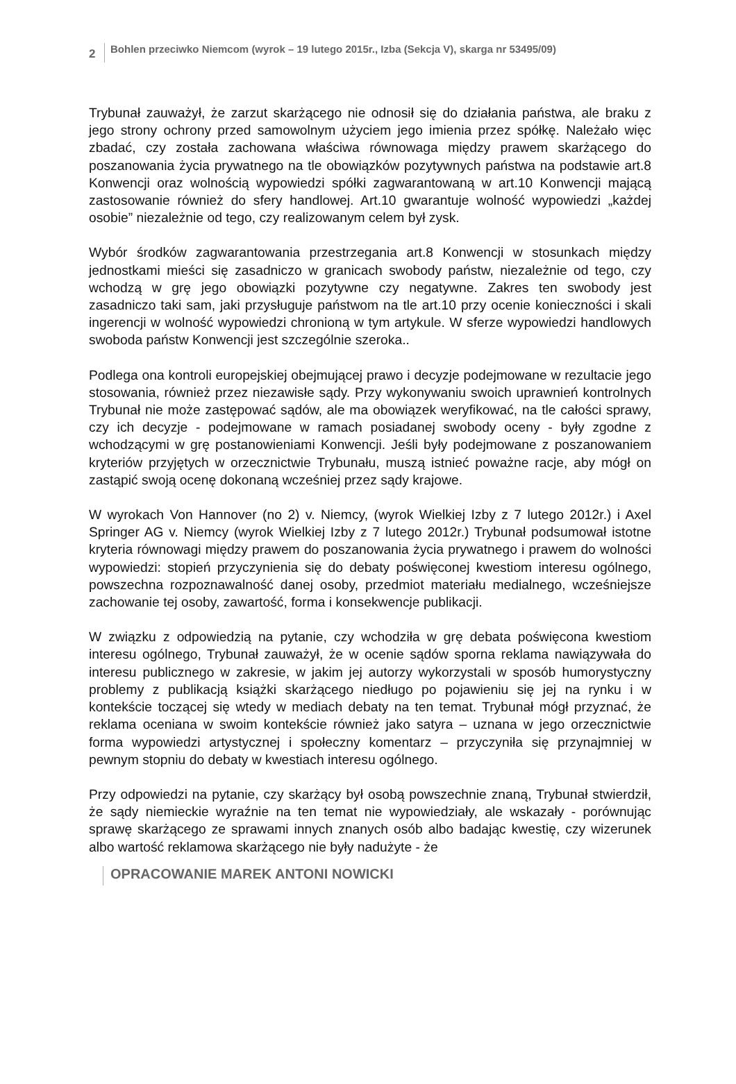2
Bohlen przeciwko Niemcom (wyrok – 19 lutego 2015r., Izba (Sekcja V), skarga nr 53495/09)
Trybunał zauważył, że zarzut skarżącego nie odnosił się do działania państwa, ale braku z jego strony ochrony przed samowolnym użyciem jego imienia przez spółkę. Należało więc zbadać, czy została zachowana właściwa równowaga między prawem skarżącego do poszanowania życia prywatnego na tle obowiązków pozytywnych państwa na podstawie art.8 Konwencji oraz wolnością wypowiedzi spółki zagwarantowaną w art.10 Konwencji mającą zastosowanie również do sfery handlowej. Art.10 gwarantuje wolność wypowiedzi „każdej osobie” niezależnie od tego, czy realizowanym celem był zysk.
Wybór środków zagwarantowania przestrzegania art.8 Konwencji w stosunkach między jednostkami mieści się zasadniczo w granicach swobody państw, niezależnie od tego, czy wchodzą w grę jego obowiązki pozytywne czy negatywne. Zakres ten swobody jest zasadniczo taki sam, jaki przysługuje państwom na tle art.10 przy ocenie konieczności i skali ingerencji w wolność wypowiedzi chronioną w tym artykule. W sferze wypowiedzi handlowych swoboda państw Konwencji jest szczególnie szeroka..
Podlega ona kontroli europejskiej obejmującej prawo i decyzje podejmowane w rezultacie jego stosowania, również przez niezawisłe sądy. Przy wykonywaniu swoich uprawnień kontrolnych Trybunał nie może zastępować sądów, ale ma obowiązek weryfikować, na tle całości sprawy, czy ich decyzje - podejmowane w ramach posiadanej swobody oceny - były zgodne z wchodzącymi w grę postanowieniami Konwencji. Jeśli były podejmowane z poszanowaniem kryteriów przyjętych w orzecznictwie Trybunału, muszą istnieć poważne racje, aby mógł on zastąpić swoją ocenę dokonaną wcześniej przez sądy krajowe.
W wyrokach Von Hannover (no 2) v. Niemcy, (wyrok Wielkiej Izby z 7 lutego 2012r.) i Axel Springer AG v. Niemcy (wyrok Wielkiej Izby z 7 lutego 2012r.) Trybunał podsumował istotne kryteria równowagi między prawem do poszanowania życia prywatnego i prawem do wolności wypowiedzi: stopień przyczynienia się do debaty poświęconej kwestiom interesu ogólnego, powszechna rozpoznawalność danej osoby, przedmiot materiału medialnego, wcześniejsze zachowanie tej osoby, zawartość, forma i konsekwencje publikacji.
W związku z odpowiedzią na pytanie, czy wchodziła w grę debata poświęcona kwestiom interesu ogólnego, Trybunał zauważył, że w ocenie sądów sporna reklama nawiązywała do interesu publicznego w zakresie, w jakim jej autorzy wykorzystali w sposób humorystyczny problemy z publikacją książki skarżącego niedługo po pojawieniu się jej na rynku i w kontekście toczącej się wtedy w mediach debaty na ten temat. Trybunał mógł przyznać, że reklama oceniana w swoim kontekście również jako satyra – uznana w jego orzecznictwie forma wypowiedzi artystycznej i społeczny komentarz – przyczyniła się przynajmniej w pewnym stopniu do debaty w kwestiach interesu ogólnego.
Przy odpowiedzi na pytanie, czy skarżący był osobą powszechnie znaną, Trybunał stwierdził, że sądy niemieckie wyraźnie na ten temat nie wypowiedziały, ale wskazały - porównując sprawę skarżącego ze sprawami innych znanych osób albo badając kwestię, czy wizerunek albo wartość reklamowa skarżącego nie były nadużyte - że
OPRACOWANIE MAREK ANTONI NOWICKI